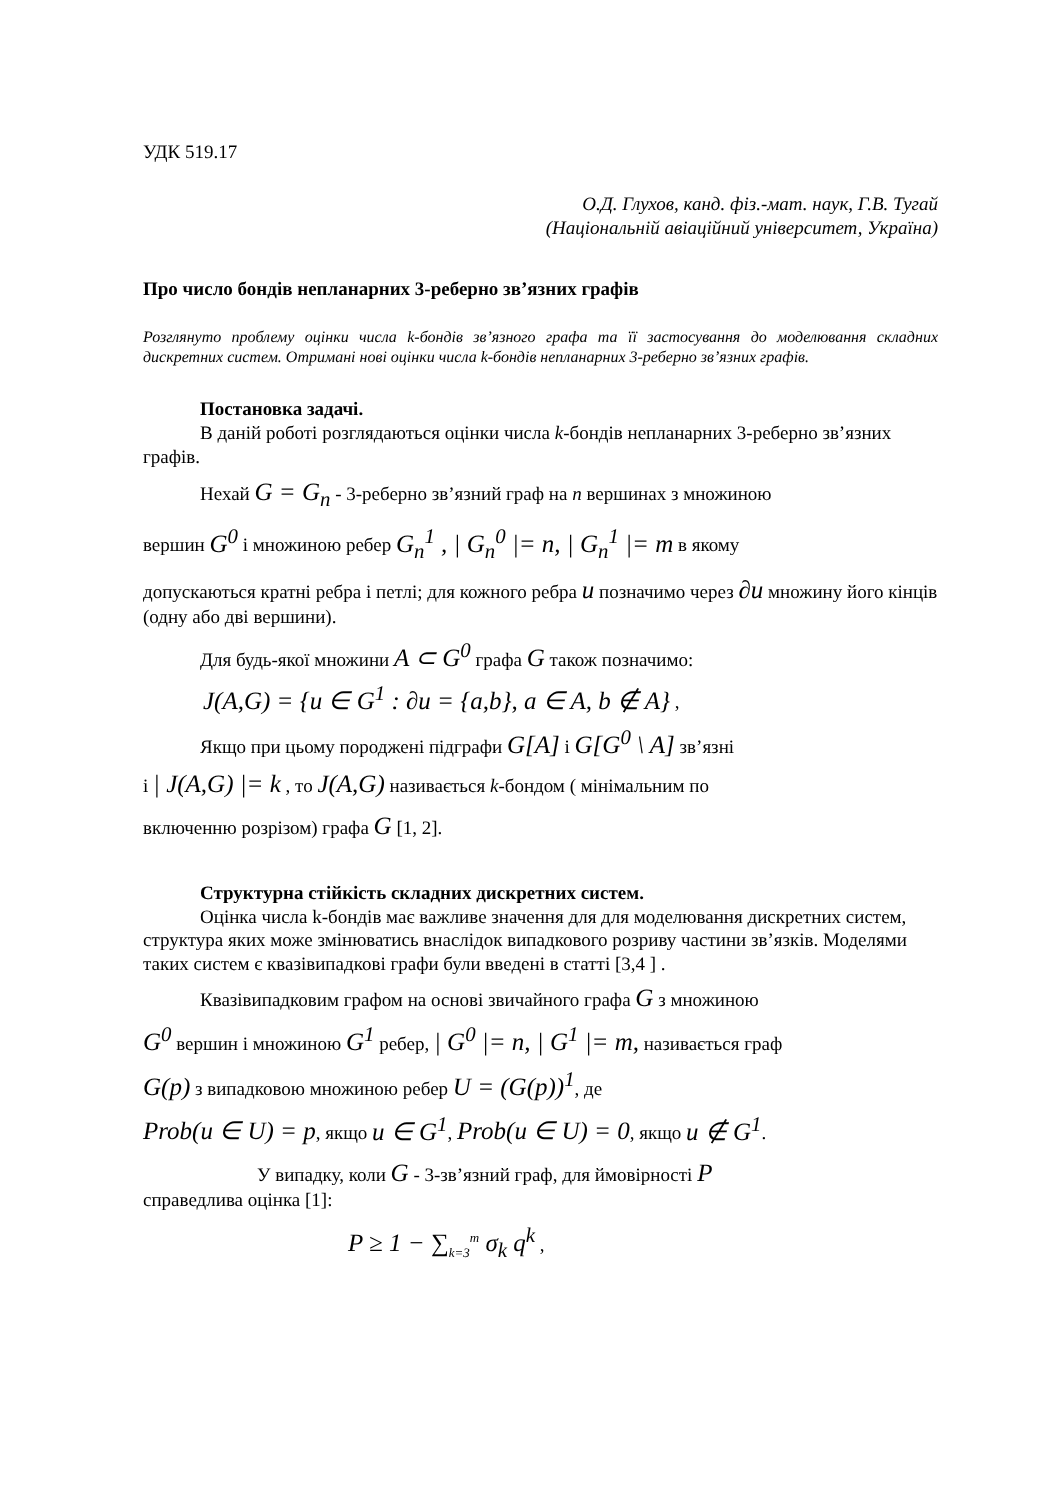УДК 519.17
О.Д. Глухов, канд. фіз.-мат. наук, Г.В. Тугай
(Національній авіаційний університет, Україна)
Про число бондів непланарних 3-реберно зв’язних графів
Розглянуто проблему оцінки числа k-бондів зв’язного графа та її застосування до моделювання складних дискретних систем. Отримані нові оцінки числа k-бондів непланарних 3-реберно зв’язних графів.
Постановка задачі.
В даній роботі розглядаються оцінки числа k-бондів непланарних 3-реберно зв’язних графів.
Нехай G = G<sub>n</sub> - 3-реберно зв’язний граф на n вершинах з множиною
вершин G<sup>0</sup> і множиною ребер G<sub>n</sub><sup>1</sup> , | G<sub>n</sub><sup>0</sup> |= n, | G<sub>n</sub><sup>1</sup> |= m в якому
допускаються кратні ребра і петлі; для кожного ребра u позначимо через ∂u множину його кінців (одну або дві вершини).
Для будь-якої множини A ⊂ G<sup>0</sup> графа G також позначимо:
J(A,G) = {u ∈ G<sup>1</sup> : ∂u = {a,b}, a ∈ A, b ∉ A} ,
Якщо при цьому породжені підграфи G[A] і G[G<sup>0</sup> \ A] зв’язні
і | J(A,G) |= k , то J(A,G) називається k-бондом ( мінімальним по
включенню розрізом) графа G [1, 2].
Структурна стійкість складних дискретних систем.
Оцінка числа k-бондів має важливе значення для для моделювання дискретних систем, структура яких може змінюватись внаслідок випадкового розриву частини зв’язків. Моделями таких систем є квазівипадкові графи були введені в статті [3,4 ] .
Квазівипадковим графом на основі звичайного графа G з множиною
G<sup>0</sup> вершин і множиною G<sup>1</sup> ребер, | G<sup>0</sup> |= n, | G<sup>1</sup> |= m, називається граф
G(p) з випадковою множиною ребер U = (G(p))<sup>1</sup>, де
Prob(u ∈ U) = p, якщо u ∈ G<sup>1</sup>, Prob(u ∈ U) = 0, якщо u ∉ G<sup>1</sup>.
У випадку, коли G - 3-зв’язний граф, для ймовірності P
справедлива оцінка [1]:
P ≥ 1 − ∑<sub>k=3</sub><sup>m</sup> σ<sub>k</sub> q<sup>k</sup> ,